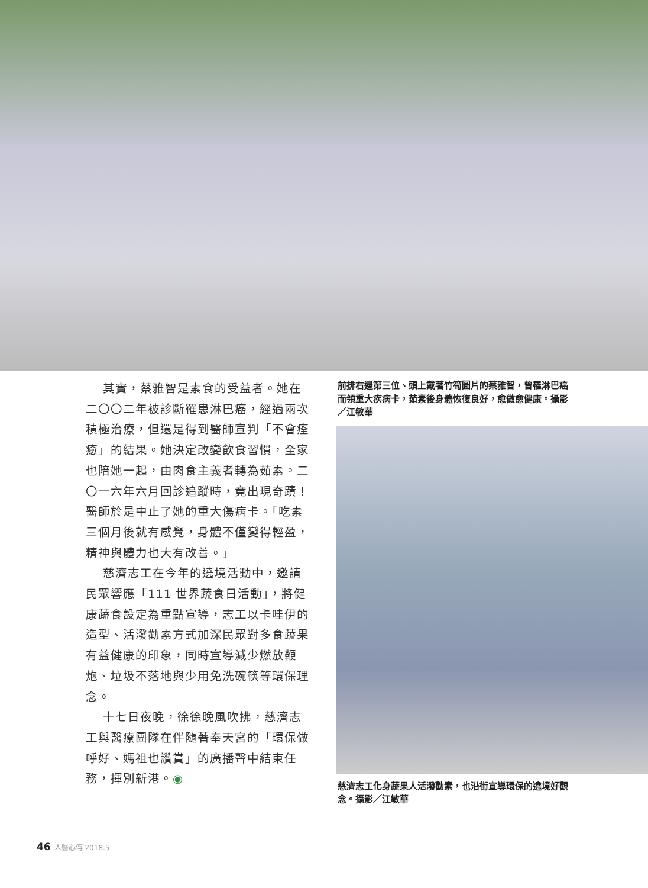其實，蔡雅智是素食的受益者。她在二〇〇二年被診斷罹患淋巴癌，經過兩次積極治療，但還是得到醫師宣判「不會痊癒」的結果。她決定改變飲食習慣，全家也陪她一起，由肉食主義者轉為茹素。二〇一六年六月回診追蹤時，竟出現奇蹟！醫師於是中止了她的重大傷病卡。「吃素三個月後就有感覺，身體不僅變得輕盈，精神與體力也大有改善。」
慈濟志工在今年的遶境活動中，邀請民眾響應「111 世界蔬食日活動」，將健康蔬食設定為重點宣導，志工以卡哇伊的造型、活潑勸素方式加深民眾對多食蔬果有益健康的印象，同時宣導減少燃放鞭炮、垃圾不落地與少用免洗碗筷等環保理念。
十七日夜晚，徐徐晚風吹拂，慈濟志工與醫療團隊在伴隨著奉天宮的「環保做呼好、媽祖也讚賞」的廣播聲中結束任務，揮別新港。◉
前排右邊第三位、頭上戴著竹筍圖片的蔡雅智，曾罹淋巴癌而領重大疾病卡，茹素後身體恢復良好，愈做愈健康。攝影／江敏華
慈濟志工化身蔬果人活潑勸素，也沿街宣導環保的遶境好觀念。攝影／江敏華
46 人醫心傳 2018.5